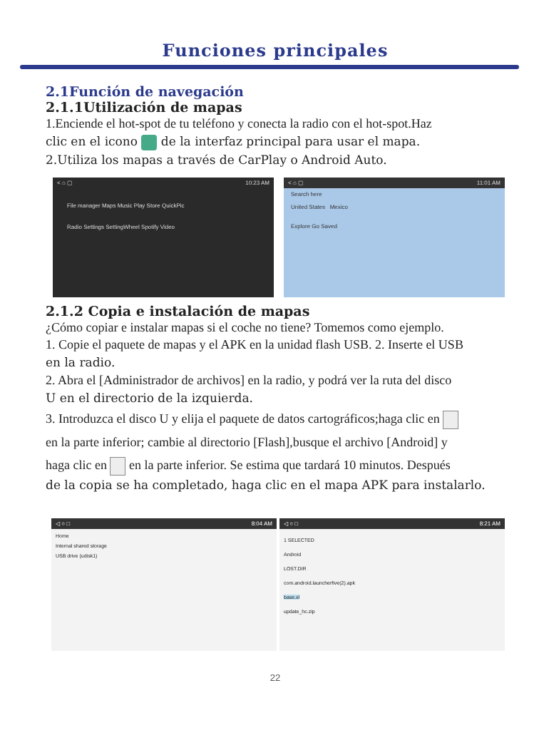Funciones principales
2.1Función de navegación
2.1.1Utilización de mapas
1.Enciende el hot-spot de tu teléfono y conecta la radio con el hot-spot.Haz
clic en el icono de la interfaz principal para usar el mapa.
2.Utiliza los mapas a través de CarPlay o Android Auto.
< ⌂ ▢ 10:23 AM
File manager Maps Music Play Store QuickPic
Radio Settings SettingWheel Spotify Video
< ⌂ ▢ 11:01 AM
Search here
United States Mexico
Explore Go Saved
2.1.2 Copia e instalación de mapas
¿Cómo copiar e instalar mapas si el coche no tiene? Tomemos como ejemplo.
1. Copie el paquete de mapas y el APK en la unidad flash USB. 2. Inserte el USB
en la radio.
2. Abra el [Administrador de archivos] en la radio, y podrá ver la ruta del disco
U en el directorio de la izquierda.
3. Introduzca el disco U y elija el paquete de datos cartográficos;haga clic en
en la parte inferior; cambie al directorio [Flash],busque el archivo [Android] y
haga clic en en la parte inferior. Se estima que tardará 10 minutos. Después
de la copia se ha completado, haga clic en el mapa APK para instalarlo.
◁ ○ □ 8:04 AM
Home
Internal shared storage
USB drive (udisk1)
◁ ○ □ 8:21 AM
1 SELECTED
Android
LOST.DIR
com.android.launcherfive(2).apk
base.xl
update_hc.zip
22